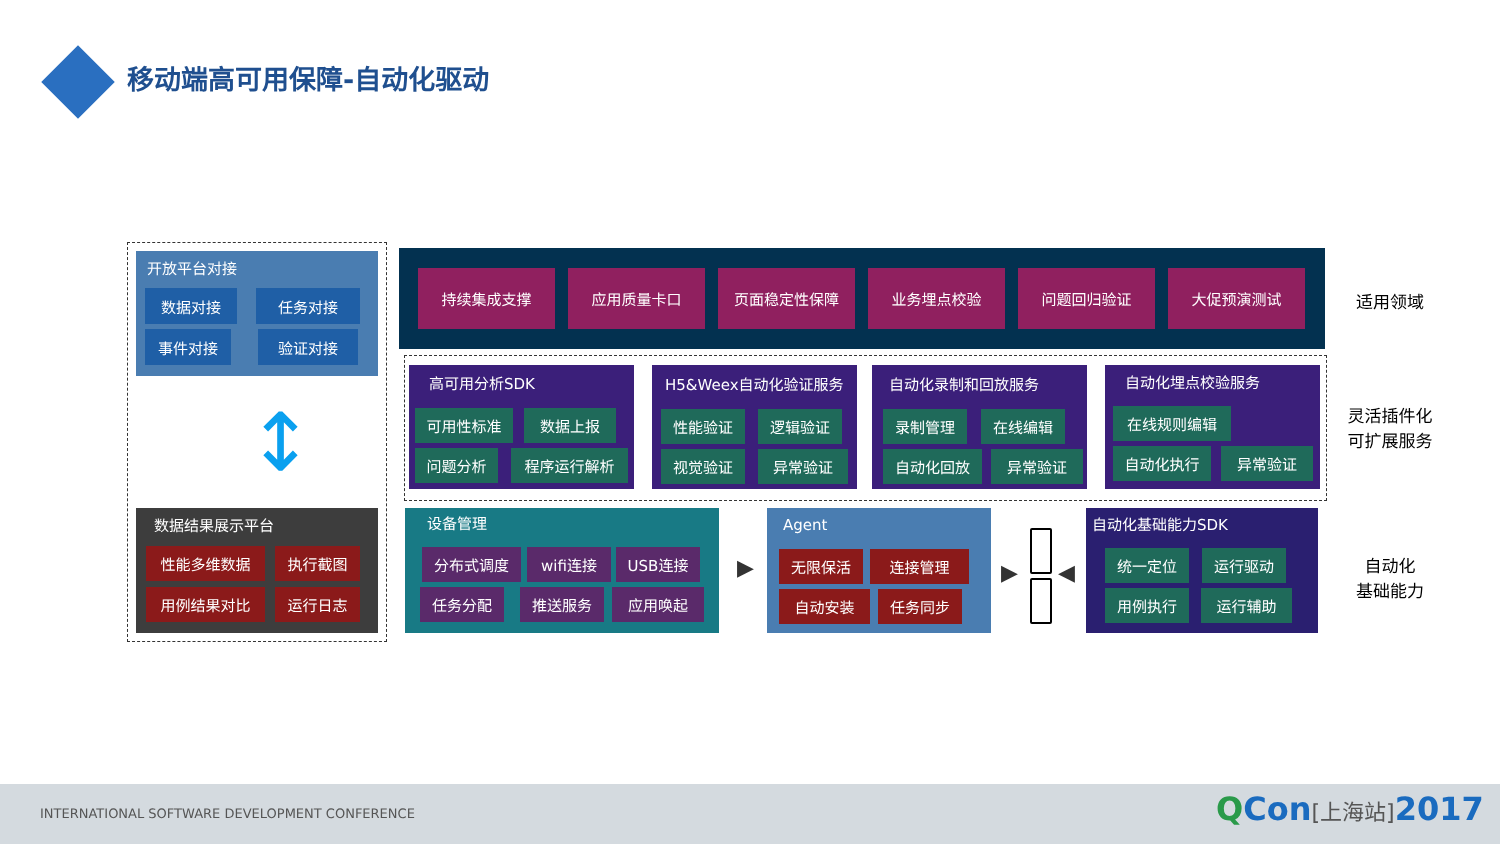移动端高可用保障-自动化驱动
开放平台对接
数据对接 任务对接
事件对接 验证对接
↕
数据结果展示平台
性能多维数据 执行截图
用例结果对比 运行日志
持续集成支撑 应用质量卡口 页面稳定性保障 业务埋点校验 问题回归验证 大促预演测试
适用领域
高可用分析SDK
可用性标准 数据上报
问题分析 程序运行解析
H5&Weex自动化验证服务
性能验证 逻辑验证
视觉验证 异常验证
自动化录制和回放服务
录制管理 在线编辑
自动化回放 异常验证
自动化埋点校验服务
在线规则编辑
自动化执行 异常验证
灵活插件化
可扩展服务
设备管理
分布式调度 wifi连接 USB连接
任务分配 推送服务 应用唤起
▶
Agent
无限保活 连接管理
自动安装 任务同步
▶ ◀
自动化基础能力SDK
统一定位 运行驱动
用例执行 运行辅助
自动化
基础能力
INTERNATIONAL SOFTWARE DEVELOPMENT CONFERENCE
QCon[上海站] 2017